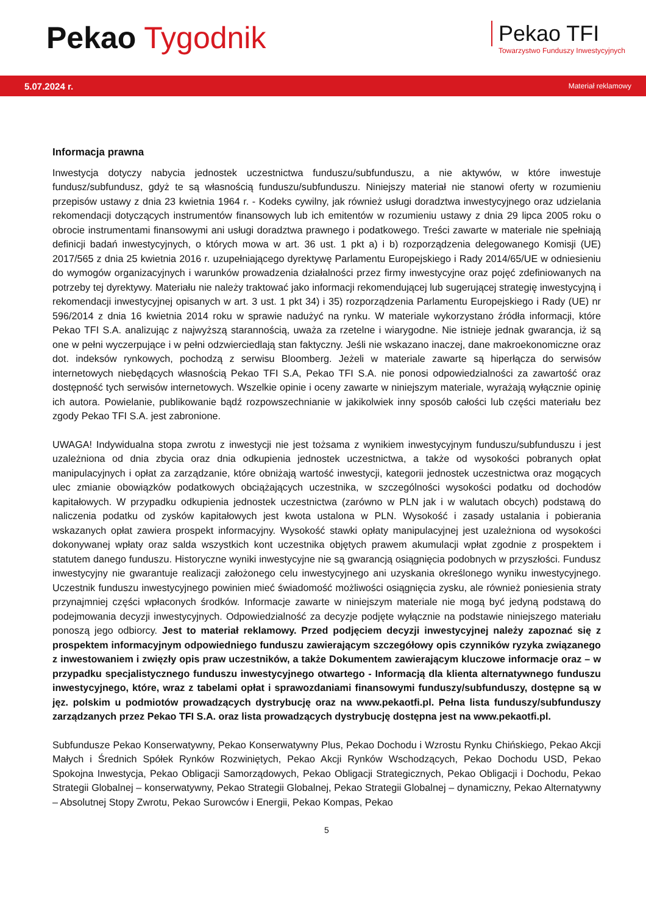Pekao Tygodnik
Pekao TFI
Towarzystwo Funduszy Inwestycyjnych
5.07.2024 r. Materiał reklamowy
Informacja prawna
Inwestycja dotyczy nabycia jednostek uczestnictwa funduszu/subfunduszu, a nie aktywów, w które inwestuje fundusz/subfundusz, gdyż te są własnością funduszu/subfunduszu. Niniejszy materiał nie stanowi oferty w rozumieniu przepisów ustawy z dnia 23 kwietnia 1964 r. - Kodeks cywilny, jak również usługi doradztwa inwestycyjnego oraz udzielania rekomendacji dotyczących instrumentów finansowych lub ich emitentów w rozumieniu ustawy z dnia 29 lipca 2005 roku o obrocie instrumentami finansowymi ani usługi doradztwa prawnego i podatkowego. Treści zawarte w materiale nie spełniają definicji badań inwestycyjnych, o których mowa w art. 36 ust. 1 pkt a) i b) rozporządzenia delegowanego Komisji (UE) 2017/565 z dnia 25 kwietnia 2016 r. uzupełniającego dyrektywę Parlamentu Europejskiego i Rady 2014/65/UE w odniesieniu do wymogów organizacyjnych i warunków prowadzenia działalności przez firmy inwestycyjne oraz pojęć zdefiniowanych na potrzeby tej dyrektywy. Materiału nie należy traktować jako informacji rekomendującej lub sugerującej strategię inwestycyjną i rekomendacji inwestycyjnej opisanych w art. 3 ust. 1 pkt 34) i 35) rozporządzenia Parlamentu Europejskiego i Rady (UE) nr 596/2014 z dnia 16 kwietnia 2014 roku w sprawie nadużyć na rynku. W materiale wykorzystano źródła informacji, które Pekao TFI S.A. analizując z najwyższą starannością, uważa za rzetelne i wiarygodne. Nie istnieje jednak gwarancja, iż są one w pełni wyczerpujące i w pełni odzwierciedlają stan faktyczny. Jeśli nie wskazano inaczej, dane makroekonomiczne oraz dot. indeksów rynkowych, pochodzą z serwisu Bloomberg. Jeżeli w materiale zawarte są hiperłącza do serwisów internetowych niebędących własnością Pekao TFI S.A, Pekao TFI S.A. nie ponosi odpowiedzialności za zawartość oraz dostępność tych serwisów internetowych. Wszelkie opinie i oceny zawarte w niniejszym materiale, wyrażają wyłącznie opinię ich autora. Powielanie, publikowanie bądź rozpowszechnianie w jakikolwiek inny sposób całości lub części materiału bez zgody Pekao TFI S.A. jest zabronione.
UWAGA! Indywidualna stopa zwrotu z inwestycji nie jest tożsama z wynikiem inwestycyjnym funduszu/subfunduszu i jest uzależniona od dnia zbycia oraz dnia odkupienia jednostek uczestnictwa, a także od wysokości pobranych opłat manipulacyjnych i opłat za zarządzanie, które obniżają wartość inwestycji, kategorii jednostek uczestnictwa oraz mogących ulec zmianie obowiązków podatkowych obciążających uczestnika, w szczególności wysokości podatku od dochodów kapitałowych. W przypadku odkupienia jednostek uczestnictwa (zarówno w PLN jak i w walutach obcych) podstawą do naliczenia podatku od zysków kapitałowych jest kwota ustalona w PLN. Wysokość i zasady ustalania i pobierania wskazanych opłat zawiera prospekt informacyjny. Wysokość stawki opłaty manipulacyjnej jest uzależniona od wysokości dokonywanej wpłaty oraz salda wszystkich kont uczestnika objętych prawem akumulacji wpłat zgodnie z prospektem i statutem danego funduszu. Historyczne wyniki inwestycyjne nie są gwarancją osiągnięcia podobnych w przyszłości. Fundusz inwestycyjny nie gwarantuje realizacji założonego celu inwestycyjnego ani uzyskania określonego wyniku inwestycyjnego. Uczestnik funduszu inwestycyjnego powinien mieć świadomość możliwości osiągnięcia zysku, ale również poniesienia straty przynajmniej części wpłaconych środków. Informacje zawarte w niniejszym materiale nie mogą być jedyną podstawą do podejmowania decyzji inwestycyjnych. Odpowiedzialność za decyzje podjęte wyłącznie na podstawie niniejszego materiału ponoszą jego odbiorcy. Jest to materiał reklamowy. Przed podjęciem decyzji inwestycyjnej należy zapoznać się z prospektem informacyjnym odpowiedniego funduszu zawierającym szczegółowy opis czynników ryzyka związanego z inwestowaniem i zwięzły opis praw uczestników, a także Dokumentem zawierającym kluczowe informacje oraz – w przypadku specjalistycznego funduszu inwestycyjnego otwartego - Informacją dla klienta alternatywnego funduszu inwestycyjnego, które, wraz z tabelami opłat i sprawozdaniami finansowymi funduszy/subfunduszy, dostępne są w jęz. polskim u podmiotów prowadzących dystrybucję oraz na www.pekaotfi.pl. Pełna lista funduszy/subfunduszy zarządzanych przez Pekao TFI S.A. oraz lista prowadzących dystrybucję dostępna jest na www.pekaotfi.pl.
Subfundusze Pekao Konserwatywny, Pekao Konserwatywny Plus, Pekao Dochodu i Wzrostu Rynku Chińskiego, Pekao Akcji Małych i Średnich Spółek Rynków Rozwiniętych, Pekao Akcji Rynków Wschodzących, Pekao Dochodu USD, Pekao Spokojna Inwestycja, Pekao Obligacji Samorządowych, Pekao Obligacji Strategicznych, Pekao Obligacji i Dochodu, Pekao Strategii Globalnej – konserwatywny, Pekao Strategii Globalnej, Pekao Strategii Globalnej – dynamiczny, Pekao Alternatywny – Absolutnej Stopy Zwrotu, Pekao Surowców i Energii, Pekao Kompas, Pekao
5